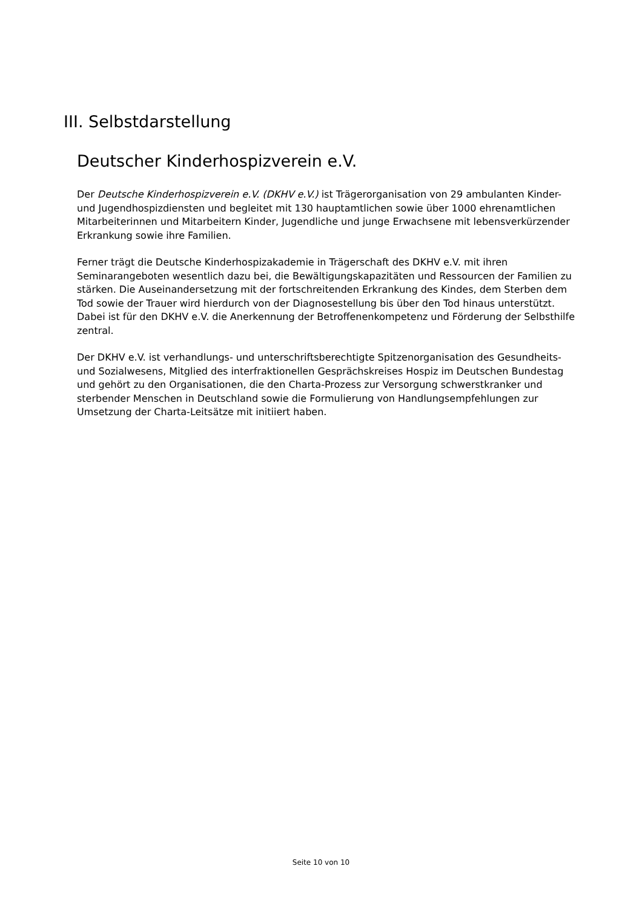III. Selbstdarstellung
Deutscher Kinderhospizverein e.V.
Der Deutsche Kinderhospizverein e.V. (DKHV e.V.) ist Trägerorganisation von 29 ambulanten Kinder- und Jugendhospizdiensten und begleitet mit 130 hauptamtlichen sowie über 1000 ehrenamtlichen Mitarbeiterinnen und Mitarbeitern Kinder, Jugendliche und junge Erwachsene mit lebensverkürzender Erkrankung sowie ihre Familien.
Ferner trägt die Deutsche Kinderhospizakademie in Trägerschaft des DKHV e.V. mit ihren Seminarangeboten wesentlich dazu bei, die Bewältigungskapazitäten und Ressourcen der Familien zu stärken. Die Auseinandersetzung mit der fortschreitenden Erkrankung des Kindes, dem Sterben dem Tod sowie der Trauer wird hierdurch von der Diagnosestellung bis über den Tod hinaus unterstützt. Dabei ist für den DKHV e.V. die Anerkennung der Betroffenenkompetenz und Förderung der Selbsthilfe zentral.
Der DKHV e.V. ist verhandlungs- und unterschriftsberechtigte Spitzenorganisation des Gesundheits- und Sozialwesens, Mitglied des interfraktionellen Gesprächskreises Hospiz im Deutschen Bundestag und gehört zu den Organisationen, die den Charta-Prozess zur Versorgung schwerstkranker und sterbender Menschen in Deutschland sowie die Formulierung von Handlungsempfehlungen zur Umsetzung der Charta-Leitsätze mit initiiert haben.
Seite 10 von 10